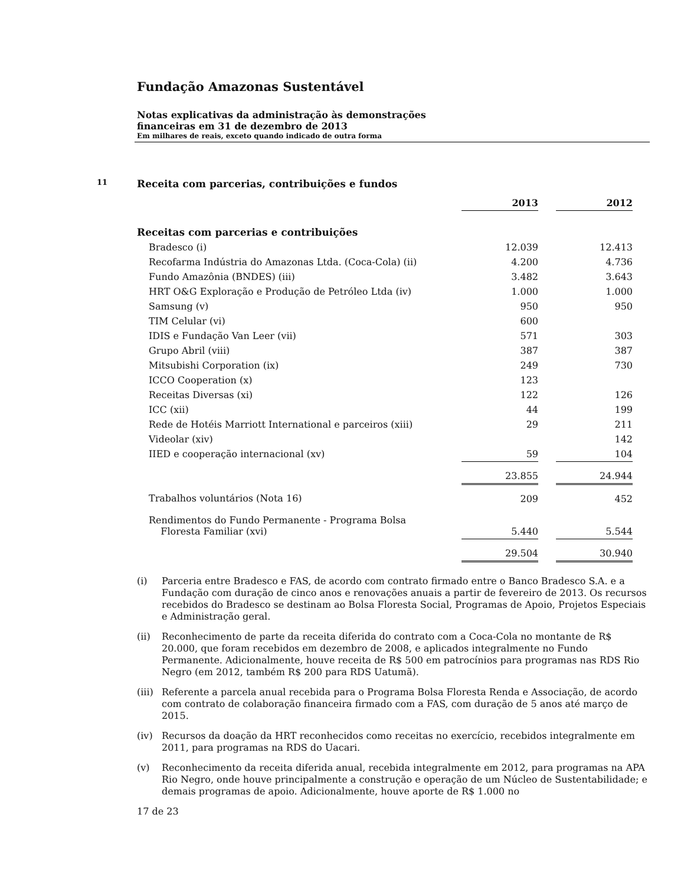Fundação Amazonas Sustentável
Notas explicativas da administração às demonstrações
financeiras em 31 de dezembro de 2013
Em milhares de reais, exceto quando indicado de outra forma
11 Receita com parcerias, contribuições e fundos
| | 2013 | | 2012 |
| --- | --- | --- | --- |
| Receitas com parcerias e contribuições | | | |
| Bradesco (i) | 12.039 | | 12.413 |
| Recofarma Indústria do Amazonas Ltda. (Coca-Cola) (ii) | 4.200 | | 4.736 |
| Fundo Amazônia (BNDES) (iii) | 3.482 | | 3.643 |
| HRT O&G Exploração e Produção de Petróleo Ltda (iv) | 1.000 | | 1.000 |
| Samsung (v) | 950 | | 950 |
| TIM Celular (vi) | 600 | | |
| IDIS e Fundação Van Leer (vii) | 571 | | 303 |
| Grupo Abril (viii) | 387 | | 387 |
| Mitsubishi Corporation (ix) | 249 | | 730 |
| ICCO Cooperation (x) | 123 | | |
| Receitas Diversas (xi) | 122 | | 126 |
| ICC (xii) | 44 | | 199 |
| Rede de Hotéis Marriott International e parceiros (xiii) | 29 | | 211 |
| Videolar (xiv) | | | 142 |
| IIED e cooperação internacional (xv) | 59 | | 104 |
| | 23.855 | | 24.944 |
| Trabalhos voluntários (Nota 16) | 209 | | 452 |
| Rendimentos do Fundo Permanente - Programa Bolsa Floresta Familiar (xvi) | 5.440 | | 5.544 |
| | 29.504 | | 30.940 |
(i) Parceria entre Bradesco e FAS, de acordo com contrato firmado entre o Banco Bradesco S.A. e a Fundação com duração de cinco anos e renovações anuais a partir de fevereiro de 2013. Os recursos recebidos do Bradesco se destinam ao Bolsa Floresta Social, Programas de Apoio, Projetos Especiais e Administração geral.
(ii) Reconhecimento de parte da receita diferida do contrato com a Coca-Cola no montante de R$ 20.000, que foram recebidos em dezembro de 2008, e aplicados integralmente no Fundo Permanente. Adicionalmente, houve receita de R$ 500 em patrocínios para programas nas RDS Rio Negro (em 2012, também R$ 200 para RDS Uatumã).
(iii) Referente a parcela anual recebida para o Programa Bolsa Floresta Renda e Associação, de acordo com contrato de colaboração financeira firmado com a FAS, com duração de 5 anos até março de 2015.
(iv) Recursos da doação da HRT reconhecidos como receitas no exercício, recebidos integralmente em 2011, para programas na RDS do Uacari.
(v) Reconhecimento da receita diferida anual, recebida integralmente em 2012, para programas na APA Rio Negro, onde houve principalmente a construção e operação de um Núcleo de Sustentabilidade; e demais programas de apoio. Adicionalmente, houve aporte de R$ 1.000 no
17 de 23